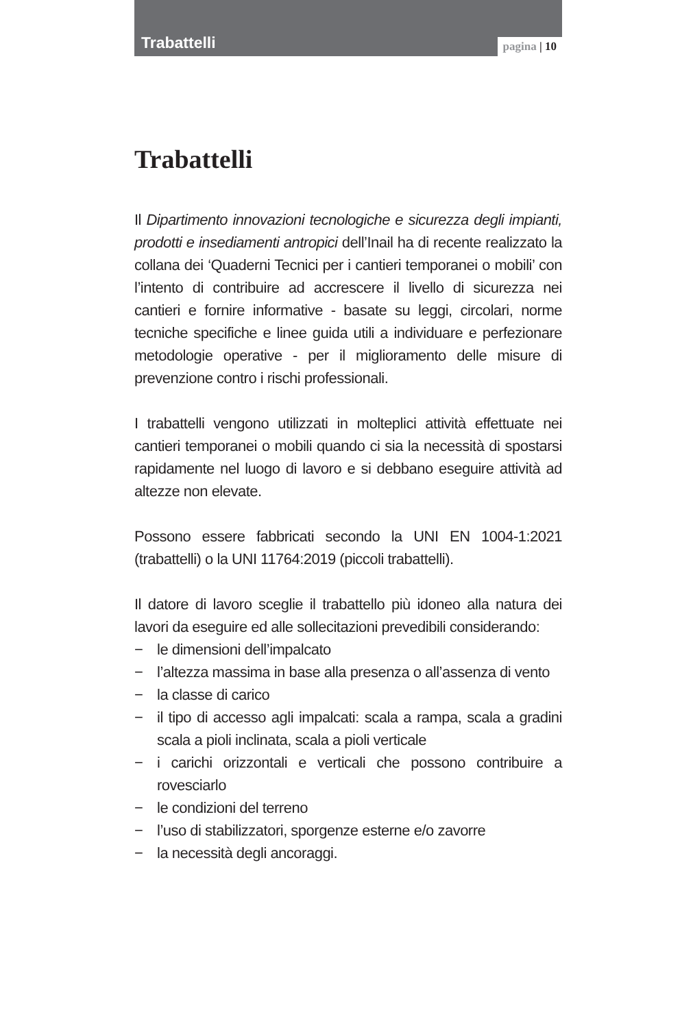Trabattelli
pagina | 10
Trabattelli
Il Dipartimento innovazioni tecnologiche e sicurezza degli impianti, prodotti e insediamenti antropici dell’Inail ha di recente realizzato la collana dei ‘Quaderni Tecnici per i cantieri temporanei o mobili’ con l’intento di contribuire ad accrescere il livello di sicurezza nei cantieri e fornire informative - basate su leggi, circolari, norme tecniche specifiche e linee guida utili a individuare e perfezionare metodologie operative - per il miglioramento delle misure di prevenzione contro i rischi professionali.
I trabattelli vengono utilizzati in molteplici attività effettuate nei cantieri temporanei o mobili quando ci sia la necessità di spostarsi rapidamente nel luogo di lavoro e si debbano eseguire attività ad altezze non elevate.
Possono essere fabbricati secondo la UNI EN 1004-1:2021 (trabattelli) o la UNI 11764:2019 (piccoli trabattelli).
Il datore di lavoro sceglie il trabattello più idoneo alla natura dei lavori da eseguire ed alle sollecitazioni prevedibili considerando:
− le dimensioni dell’impalcato
− l’altezza massima in base alla presenza o all’assenza di vento
− la classe di carico
− il tipo di accesso agli impalcati: scala a rampa, scala a gradini scala a pioli inclinata, scala a pioli verticale
− i carichi orizzontali e verticali che possono contribuire a rovesciarlo
− le condizioni del terreno
− l’uso di stabilizzatori, sporgenze esterne e/o zavorre
− la necessità degli ancoraggi.